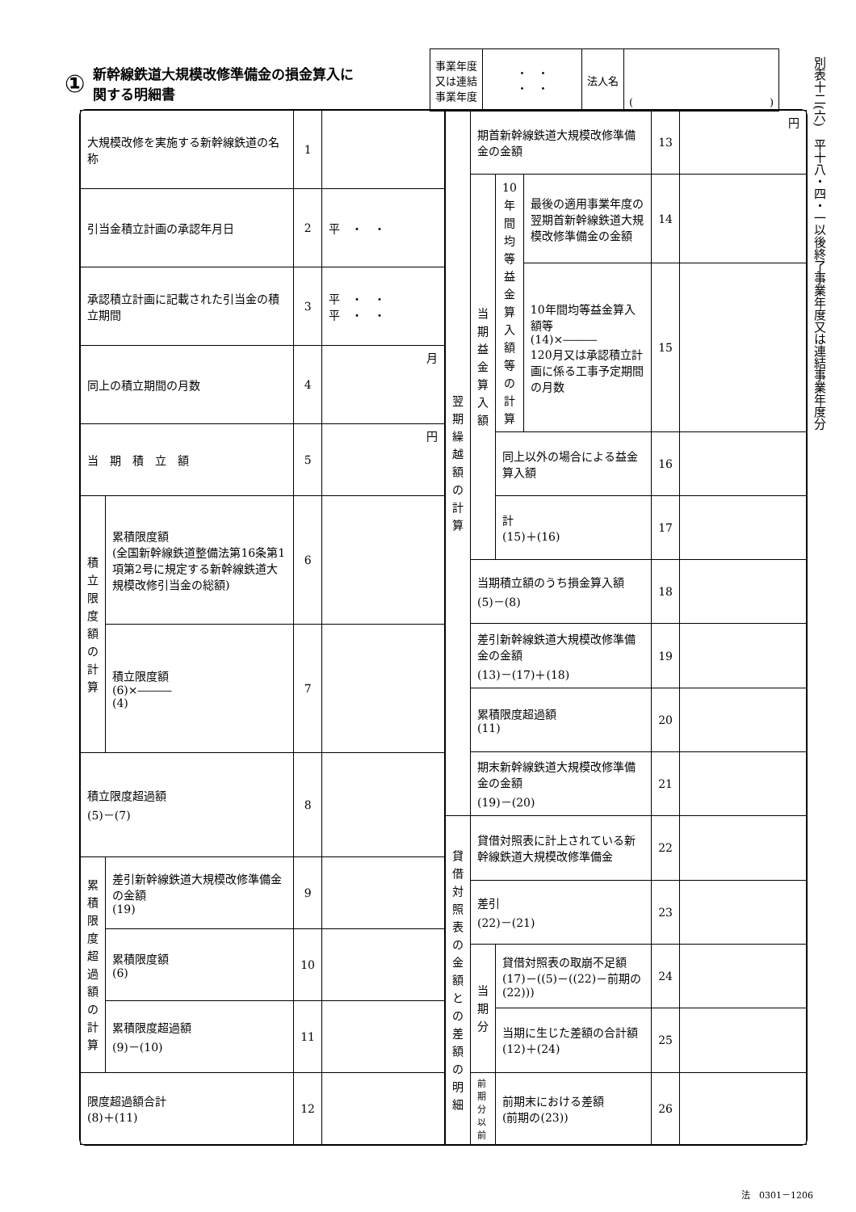① 新幹線鉄道大規模改修準備金の損金算入に
関する明細書
| 事業年度 又は連結 事業年度 | ・ ・ ・ ・ | 法人名 | ( ) |
別表十二(六)　平十八・四・一以後終了事業年度又は連結事業年度分
| 大規模改修を実施する新幹線鉄道の名称 | | 1 | |
| 引当金積立計画の承認年月日 | | 2 | 平 ・ ・ |
| 承認積立計画に記載された引当金の積立期間 | | 3 | 平 ・ ・ 平 ・ ・ |
| 同上の積立期間の月数 | | 4 | 月 |
| 当 期 積 立 額 | | 5 | 円 |
| 積立限度額の計算 | 累積限度額 (全国新幹線鉄道整備法第16条第1項第2号に規定する新幹線鉄道大規模改修引当金の総額) | 6 | |
| | 積立限度額 (6)×――― (4) | 7 | |
| 積立限度超過額 (5)－(7) | | 8 | |
| 累積限度超過額の計算 | 差引新幹線鉄道大規模改修準備金の金額 (19) | 9 | |
| | 累積限度額 (6) | 10 | |
| | 累積限度超過額 (9)－(10) | 11 | |
| 限度超過額合計 (8)＋(11) | | 12 | |
| 翌期繰越額の計算 | 期首新幹線鉄道大規模改修準備金の金額 | | | 13 | 円 |
| | 当期益金算入額 | 10年間均等益金算入額等の計算 | 最後の適用事業年度の翌期首新幹線鉄道大規模改修準備金の金額 | 14 | |
| | | | 10年間均等益金算入額等 (14)×――― 120月又は承認積立計画に係る工事予定期間の月数 | 15 | |
| | | 同上以外の場合による益金算入額 | | 16 | |
| | | 計 (15)＋(16) | | 17 | |
| | 当期積立額のうち損金算入額 (5)－(8) | | | 18 | |
| | 差引新幹線鉄道大規模改修準備金の金額 (13)－(17)＋(18) | | | 19 | |
| | 累積限度超過額 (11) | | | 20 | |
| | 期末新幹線鉄道大規模改修準備金の金額 (19)－(20) | | | 21 | |
| 貸借対照表の金額との差額の明細 | 貸借対照表に計上されている新幹線鉄道大規模改修準備金 | | | 22 | |
| | 差引 (22)－(21) | | | 23 | |
| | 当期分 | 貸借対照表の取崩不足額 (17)－((5)－((22)－前期の(22))) | | 24 | |
| | | 当期に生じた差額の合計額 (12)＋(24) | | 25 | |
| | 前期分以前 | 前期末における差額 (前期の(23)) | | 26 | |
法　0301－1206